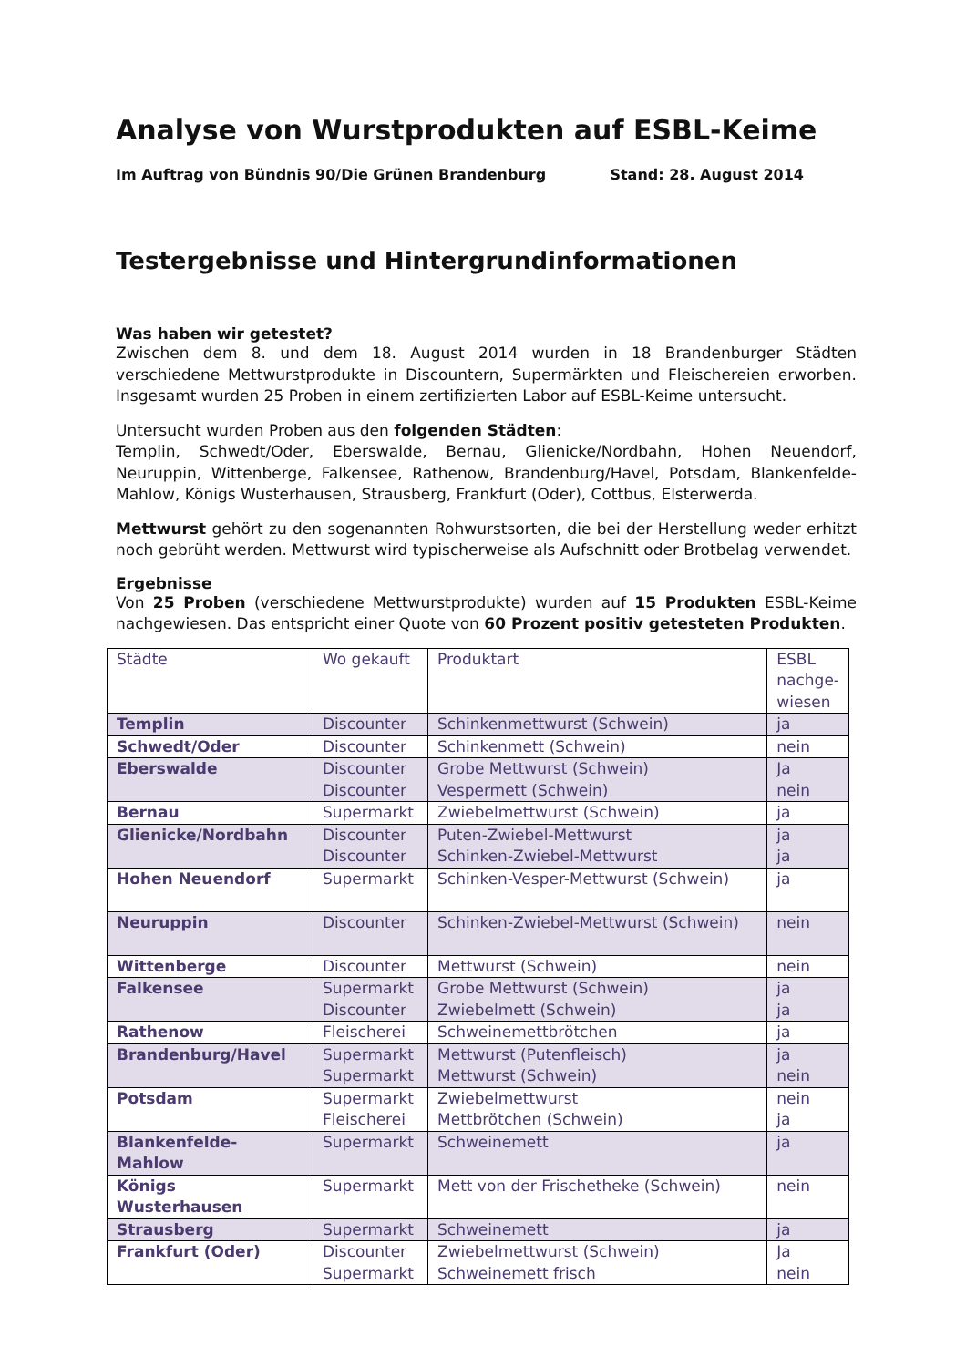Analyse von Wurstprodukten auf ESBL-Keime
Im Auftrag von Bündnis 90/Die Grünen Brandenburg Stand: 28. August 2014
Testergebnisse und Hintergrundinformationen
Was haben wir getestet?
Zwischen dem 8. und dem 18. August 2014 wurden in 18 Brandenburger Städten verschiedene Mettwurstprodukte in Discountern, Supermärkten und Fleischereien erworben. Insgesamt wurden 25 Proben in einem zertifizierten Labor auf ESBL-Keime untersucht.
Untersucht wurden Proben aus den folgenden Städten:
Templin, Schwedt/Oder, Eberswalde, Bernau, Glienicke/Nordbahn, Hohen Neuendorf, Neuruppin, Wittenberge, Falkensee, Rathenow, Brandenburg/Havel, Potsdam, Blankenfelde-Mahlow, Königs Wusterhausen, Strausberg, Frankfurt (Oder), Cottbus, Elsterwerda.
Mettwurst gehört zu den sogenannten Rohwurstsorten, die bei der Herstellung weder erhitzt noch gebrüht werden. Mettwurst wird typischerweise als Aufschnitt oder Brotbelag verwendet.
Ergebnisse
Von 25 Proben (verschiedene Mettwurstprodukte) wurden auf 15 Produkten ESBL-Keime nachgewiesen. Das entspricht einer Quote von 60 Prozent positiv getesteten Produkten.
| Städte | Wo gekauft | Produktart | ESBL nachge-wiesen |
| --- | --- | --- | --- |
| Templin | Discounter | Schinkenmettwurst (Schwein) | ja |
| Schwedt/Oder | Discounter | Schinkenmett (Schwein) | nein |
| Eberswalde | Discounter Discounter | Grobe Mettwurst (Schwein) Vespermett (Schwein) | Ja nein |
| Bernau | Supermarkt | Zwiebelmettwurst (Schwein) | ja |
| Glienicke/Nordbahn | Discounter Discounter | Puten-Zwiebel-Mettwurst Schinken-Zwiebel-Mettwurst | ja ja |
| Hohen Neuendorf | Supermarkt | Schinken-Vesper-Mettwurst (Schwein) | ja |
| Neuruppin | Discounter | Schinken-Zwiebel-Mettwurst (Schwein) | nein |
| Wittenberge | Discounter | Mettwurst (Schwein) | nein |
| Falkensee | Supermarkt Discounter | Grobe Mettwurst (Schwein) Zwiebelmett (Schwein) | ja ja |
| Rathenow | Fleischerei | Schweinemettbrötchen | ja |
| Brandenburg/Havel | Supermarkt Supermarkt | Mettwurst (Putenfleisch) Mettwurst (Schwein) | ja nein |
| Potsdam | Supermarkt Fleischerei | Zwiebelmettwurst Mettbrötchen (Schwein) | nein ja |
| Blankenfelde-Mahlow | Supermarkt | Schweinemett | ja |
| Königs Wusterhausen | Supermarkt | Mett von der Frischetheke (Schwein) | nein |
| Strausberg | Supermarkt | Schweinemett | ja |
| Frankfurt (Oder) | Discounter Supermarkt | Zwiebelmettwurst (Schwein) Schweinemett frisch | Ja nein |